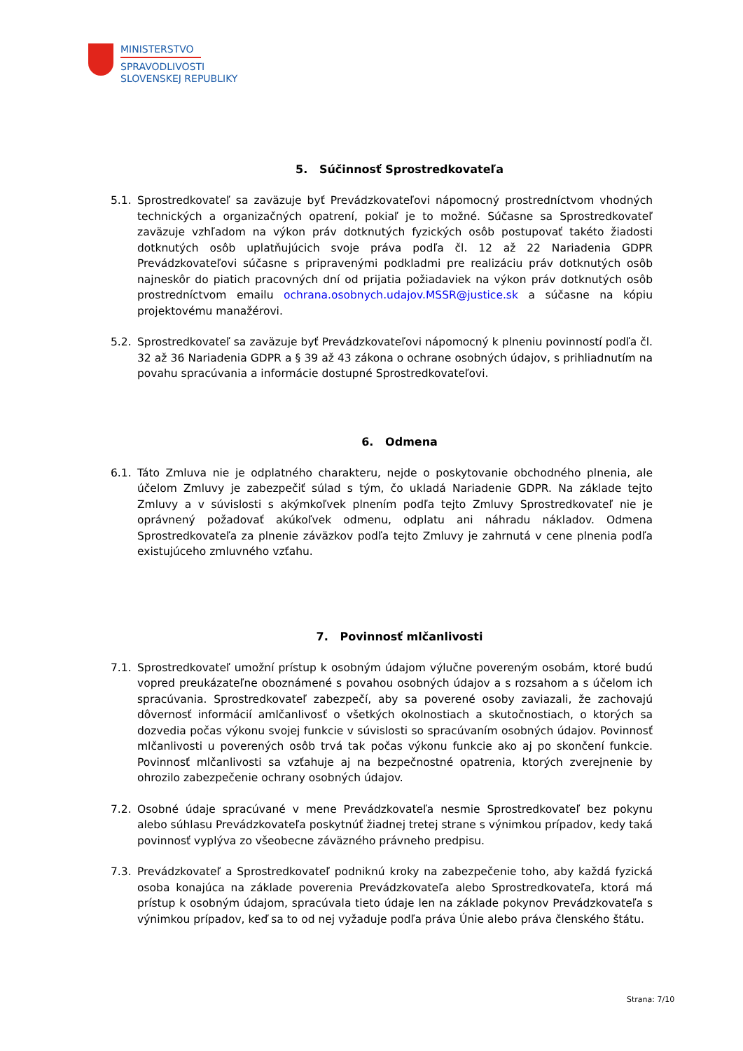MINISTERSTVO
SPRAVODLIVOSTI
SLOVENSKEJ REPUBLIKY
5. Súčinnosť Sprostredkovateľa
5.1. Sprostredkovateľ sa zaväzuje byť Prevádzkovateľovi nápomocný prostredníctvom vhodných technických a organizačných opatrení, pokiaľ je to možné. Súčasne sa Sprostredkovateľ zaväzuje vzhľadom na výkon práv dotknutých fyzických osôb postupovať takéto žiadosti dotknutých osôb uplatňujúcich svoje práva podľa čl. 12 až 22 Nariadenia GDPR Prevádzkovateľovi súčasne s pripravenými podkladmi pre realizáciu práv dotknutých osôb najneskôr do piatich pracovných dní od prijatia požiadaviek na výkon práv dotknutých osôb prostredníctvom emailu ochrana.osobnych.udajov.MSSR@justice.sk a súčasne na kópiu projektovému manažérovi.
5.2. Sprostredkovateľ sa zaväzuje byť Prevádzkovateľovi nápomocný k plneniu povinností podľa čl. 32 až 36 Nariadenia GDPR a § 39 až 43 zákona o ochrane osobných údajov, s prihliadnutím na povahu spracúvania a informácie dostupné Sprostredkovateľovi.
6. Odmena
6.1. Táto Zmluva nie je odplatného charakteru, nejde o poskytovanie obchodného plnenia, ale účelom Zmluvy je zabezpečiť súlad s tým, čo ukladá Nariadenie GDPR. Na základe tejto Zmluvy a v súvislosti s akýmkoľvek plnením podľa tejto Zmluvy Sprostredkovateľ nie je oprávnený požadovať akúkoľvek odmenu, odplatu ani náhradu nákladov. Odmena Sprostredkovateľa za plnenie záväzkov podľa tejto Zmluvy je zahrnutá v cene plnenia podľa existujúceho zmluvného vzťahu.
7. Povinnosť mlčanlivosti
7.1. Sprostredkovateľ umožní prístup k osobným údajom výlučne povereným osobám, ktoré budú vopred preukázateľne oboznámené s povahou osobných údajov a s rozsahom a s účelom ich spracúvania. Sprostredkovateľ zabezpečí, aby sa poverené osoby zaviazali, že zachovajú dôvernosť informácií amlčanlivosť o všetkých okolnostiach a skutočnostiach, o ktorých sa dozvedia počas výkonu svojej funkcie v súvislosti so spracúvaním osobných údajov. Povinnosť mlčanlivosti u poverených osôb trvá tak počas výkonu funkcie ako aj po skončení funkcie. Povinnosť mlčanlivosti sa vzťahuje aj na bezpečnostné opatrenia, ktorých zverejnenie by ohrozilo zabezpečenie ochrany osobných údajov.
7.2. Osobné údaje spracúvané v mene Prevádzkovateľa nesmie Sprostredkovateľ bez pokynu alebo súhlasu Prevádzkovateľa poskytnúť žiadnej tretej strane s výnimkou prípadov, kedy taká povinnosť vyplýva zo všeobecne záväzného právneho predpisu.
7.3. Prevádzkovateľ a Sprostredkovateľ podniknú kroky na zabezpečenie toho, aby každá fyzická osoba konajúca na základe poverenia Prevádzkovateľa alebo Sprostredkovateľa, ktorá má prístup k osobným údajom, spracúvala tieto údaje len na základe pokynov Prevádzkovateľa s výnimkou prípadov, keď sa to od nej vyžaduje podľa práva Únie alebo práva členského štátu.
Strana: 7/10